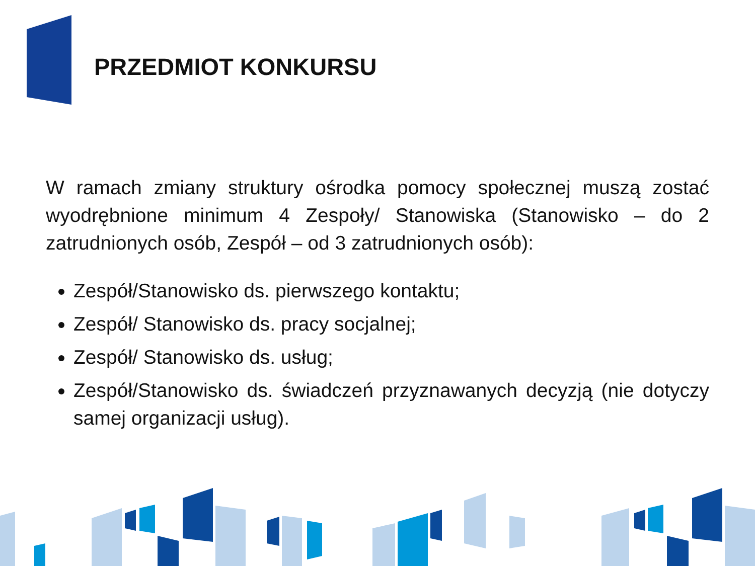PRZEDMIOT KONKURSU
W ramach zmiany struktury ośrodka pomocy społecznej muszą zostać wyodrębnione minimum 4 Zespoły/ Stanowiska (Stanowisko – do 2 zatrudnionych osób, Zespół – od 3 zatrudnionych osób):
Zespół/Stanowisko ds. pierwszego kontaktu;
Zespół/ Stanowisko ds. pracy socjalnej;
Zespół/ Stanowisko ds. usług;
Zespół/Stanowisko ds. świadczeń przyznawanych decyzją (nie dotyczy samej organizacji usług).